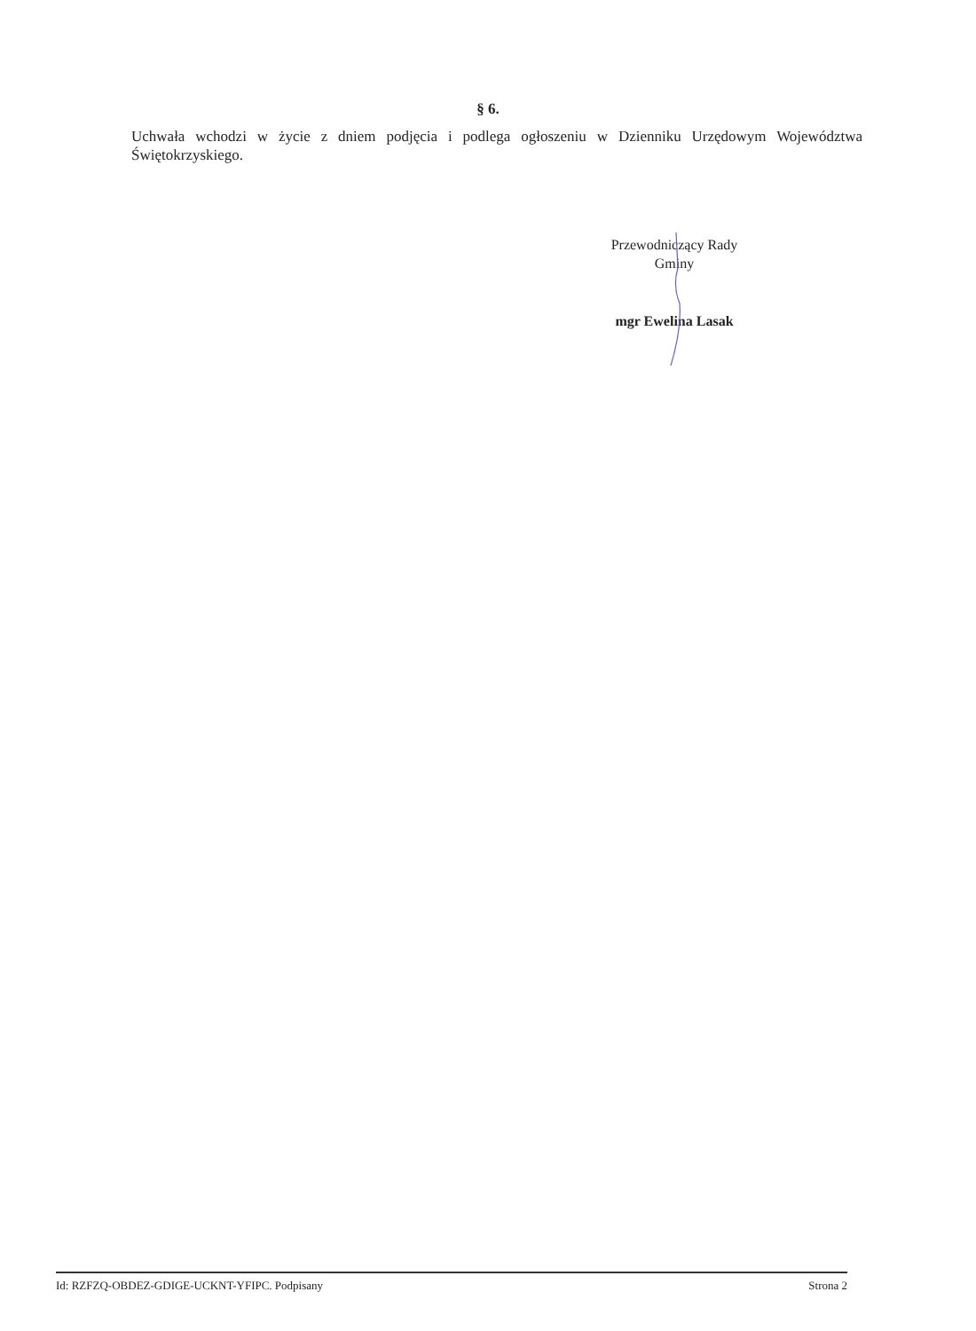§ 6.
Uchwała wchodzi w życie z dniem podjęcia i podlega ogłoszeniu w Dzienniku Urzędowym Województwa Świętokrzyskiego.
Przewodniczący Rady
Gminy
mgr Ewelina Lasak
Id: RZFZQ-OBDEZ-GDIGE-UCKNT-YFIPC. Podpisany Strona 2